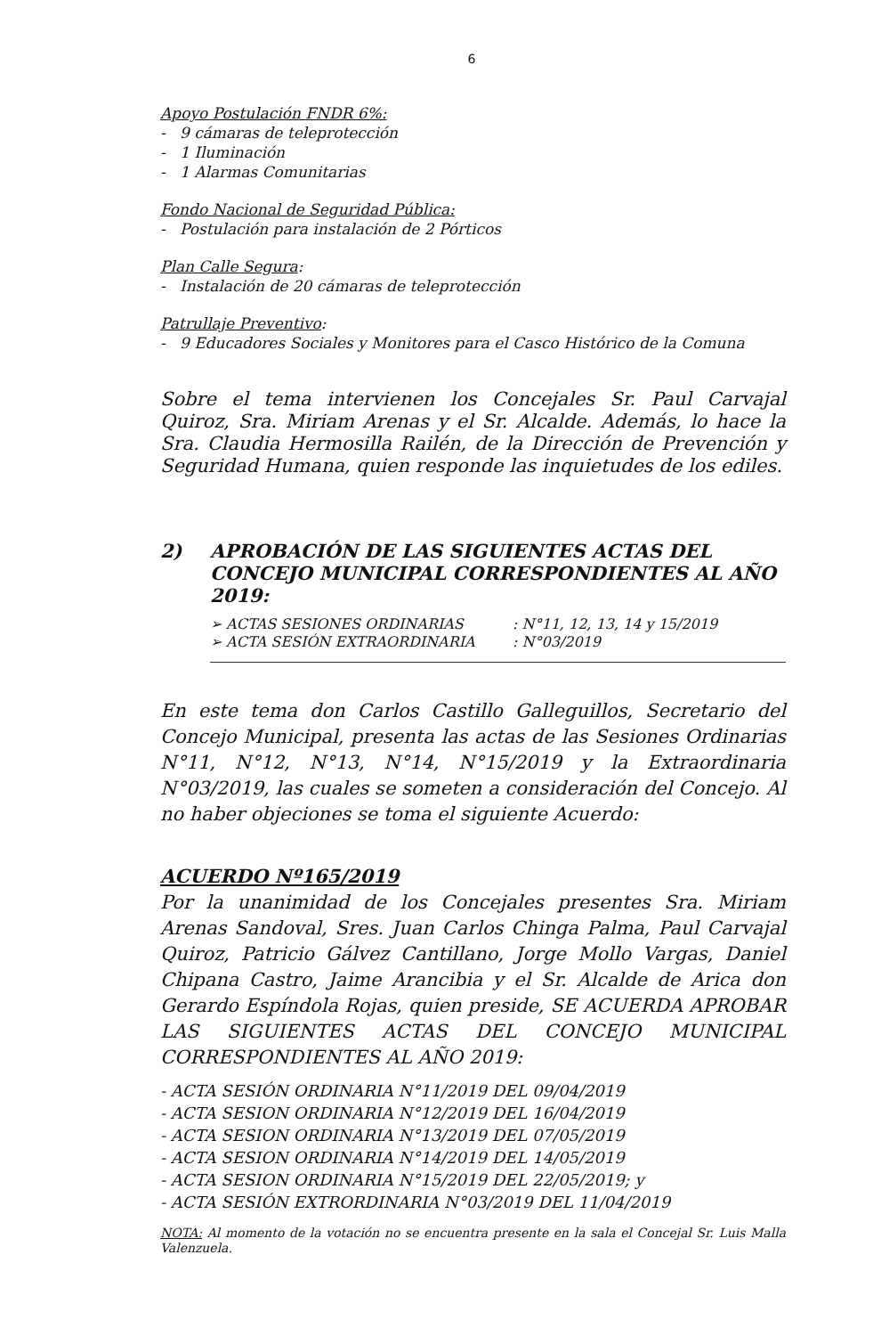6
Apoyo Postulación FNDR 6%:
- 9 cámaras de teleprotección
- 1 Iluminación
- 1 Alarmas Comunitarias
Fondo Nacional de Seguridad Pública:
- Postulación para instalación de 2 Pórticos
Plan Calle Segura:
- Instalación de 20 cámaras de teleprotección
Patrullaje Preventivo:
- 9 Educadores Sociales y Monitores para el Casco Histórico de la Comuna
Sobre el tema intervienen los Concejales Sr. Paul Carvajal Quiroz, Sra. Miriam Arenas y el Sr. Alcalde. Además, lo hace la Sra. Claudia Hermosilla Railén, de la Dirección de Prevención y Seguridad Humana, quien responde las inquietudes de los ediles.
2) APROBACIÓN DE LAS SIGUIENTES ACTAS DEL CONCEJO MUNICIPAL CORRESPONDIENTES AL AÑO 2019:
➢ ACTAS SESIONES ORDINARIAS: N°11, 12, 13, 14 y 15/2019
➢ ACTA SESIÓN EXTRAORDINARIA: N°03/2019
En este tema don Carlos Castillo Galleguillos, Secretario del Concejo Municipal, presenta las actas de las Sesiones Ordinarias N°11, N°12, N°13, N°14, N°15/2019 y la Extraordinaria N°03/2019, las cuales se someten a consideración del Concejo. Al no haber objeciones se toma el siguiente Acuerdo:
ACUERDO Nº165/2019
Por la unanimidad de los Concejales presentes Sra. Miriam Arenas Sandoval, Sres. Juan Carlos Chinga Palma, Paul Carvajal Quiroz, Patricio Gálvez Cantillano, Jorge Mollo Vargas, Daniel Chipana Castro, Jaime Arancibia y el Sr. Alcalde de Arica don Gerardo Espíndola Rojas, quien preside, SE ACUERDA APROBAR LAS SIGUIENTES ACTAS DEL CONCEJO MUNICIPAL CORRESPONDIENTES AL AÑO 2019:
- ACTA SESIÓN ORDINARIA N°11/2019 DEL 09/04/2019
- ACTA SESION ORDINARIA N°12/2019 DEL 16/04/2019
- ACTA SESION ORDINARIA N°13/2019 DEL 07/05/2019
- ACTA SESION ORDINARIA N°14/2019 DEL 14/05/2019
- ACTA SESION ORDINARIA N°15/2019 DEL 22/05/2019; y
- ACTA SESIÓN EXTRORDINARIA N°03/2019 DEL 11/04/2019
NOTA: Al momento de la votación no se encuentra presente en la sala el Concejal Sr. Luis Malla Valenzuela.